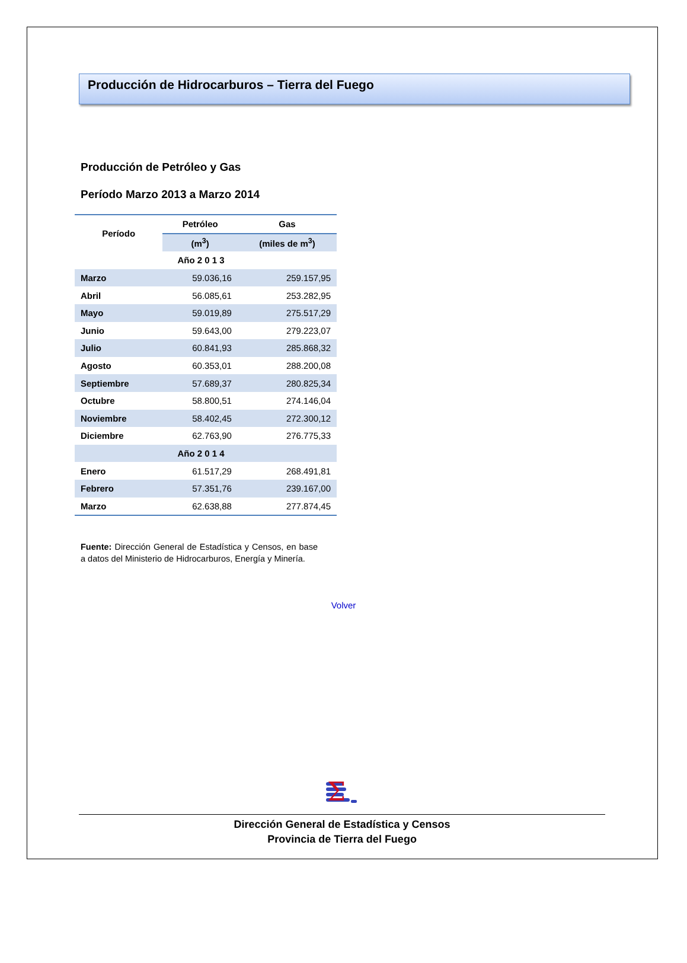Producción de Hidrocarburos – Tierra del Fuego
Producción de Petróleo y Gas
Período Marzo 2013 a Marzo 2014
| Período | Petróleo | Gas |
| --- | --- | --- |
| | (m<sup>3</sup>) | (miles de m<sup>3</sup>) |
| | Año 2 0 1 3 | |
| Marzo | 59.036,16 | 259.157,95 |
| Abril | 56.085,61 | 253.282,95 |
| Mayo | 59.019,89 | 275.517,29 |
| Junio | 59.643,00 | 279.223,07 |
| Julio | 60.841,93 | 285.868,32 |
| Agosto | 60.353,01 | 288.200,08 |
| Septiembre | 57.689,37 | 280.825,34 |
| Octubre | 58.800,51 | 274.146,04 |
| Noviembre | 58.402,45 | 272.300,12 |
| Diciembre | 62.763,90 | 276.775,33 |
| | Año 2 0 1 4 | |
| Enero | 61.517,29 | 268.491,81 |
| Febrero | 57.351,76 | 239.167,00 |
| Marzo | 62.638,88 | 277.874,45 |
Fuente: Dirección General de Estadística y Censos, en base a datos del Ministerio de Hidrocarburos, Energía y Minería.
Volver
Σ
Dirección General de Estadística y Censos
Provincia de Tierra del Fuego